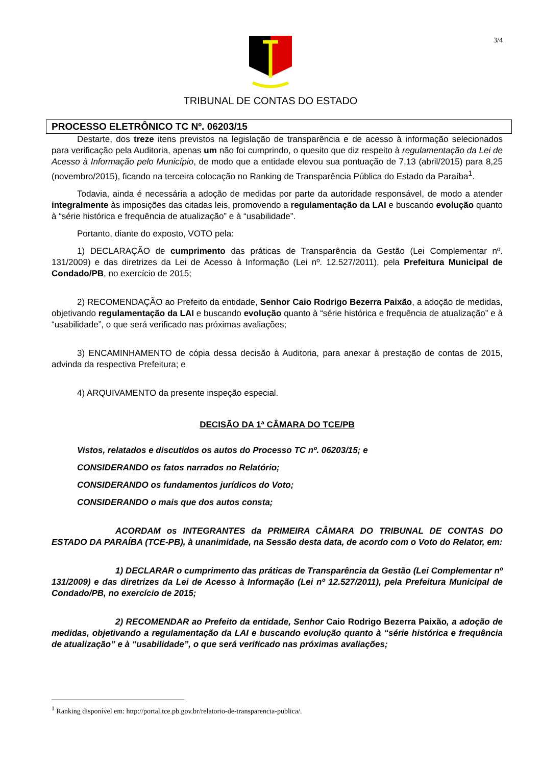3/4
TRIBUNAL DE CONTAS DO ESTADO
PROCESSO ELETRÔNICO TC Nº. 06203/15
Destarte, dos treze itens previstos na legislação de transparência e de acesso à informação selecionados para verificação pela Auditoria, apenas um não foi cumprindo, o quesito que diz respeito à regulamentação da Lei de Acesso à Informação pelo Município, de modo que a entidade elevou sua pontuação de 7,13 (abril/2015) para 8,25 (novembro/2015), ficando na terceira colocação no Ranking de Transparência Pública do Estado da Paraíba<sup>1</sup>.
Todavia, ainda é necessária a adoção de medidas por parte da autoridade responsável, de modo a atender integralmente às imposições das citadas leis, promovendo a regulamentação da LAI e buscando evolução quanto à “série histórica e frequência de atualização” e à “usabilidade”.
Portanto, diante do exposto, VOTO pela:
1) DECLARAÇÃO de cumprimento das práticas de Transparência da Gestão (Lei Complementar nº. 131/2009) e das diretrizes da Lei de Acesso à Informação (Lei nº. 12.527/2011), pela Prefeitura Municipal de Condado/PB, no exercício de 2015;
2) RECOMENDAÇÃO ao Prefeito da entidade, Senhor Caio Rodrigo Bezerra Paixão, a adoção de medidas, objetivando regulamentação da LAI e buscando evolução quanto à “série histórica e frequência de atualização” e à “usabilidade”, o que será verificado nas próximas avaliações;
3) ENCAMINHAMENTO de cópia dessa decisão à Auditoria, para anexar à prestação de contas de 2015, advinda da respectiva Prefeitura; e
4) ARQUIVAMENTO da presente inspeção especial.
DECISÃO DA 1ª CÂMARA DO TCE/PB
Vistos, relatados e discutidos os autos do Processo TC nº. 06203/15; e
CONSIDERANDO os fatos narrados no Relatório;
CONSIDERANDO os fundamentos jurídicos do Voto;
CONSIDERANDO o mais que dos autos consta;
ACORDAM os INTEGRANTES da PRIMEIRA CÂMARA DO TRIBUNAL DE CONTAS DO ESTADO DA PARAÍBA (TCE-PB), à unanimidade, na Sessão desta data, de acordo com o Voto do Relator, em:
1) DECLARAR o cumprimento das práticas de Transparência da Gestão (Lei Complementar nº 131/2009) e das diretrizes da Lei de Acesso à Informação (Lei nº 12.527/2011), pela Prefeitura Municipal de Condado/PB, no exercício de 2015;
2) RECOMENDAR ao Prefeito da entidade, Senhor Caio Rodrigo Bezerra Paixão, a adoção de medidas, objetivando a regulamentação da LAI e buscando evolução quanto à “série histórica e frequência de atualização” e à “usabilidade”, o que será verificado nas próximas avaliações;
<sup>1</sup> Ranking disponível em: http://portal.tce.pb.gov.br/relatorio-de-transparencia-publica/.